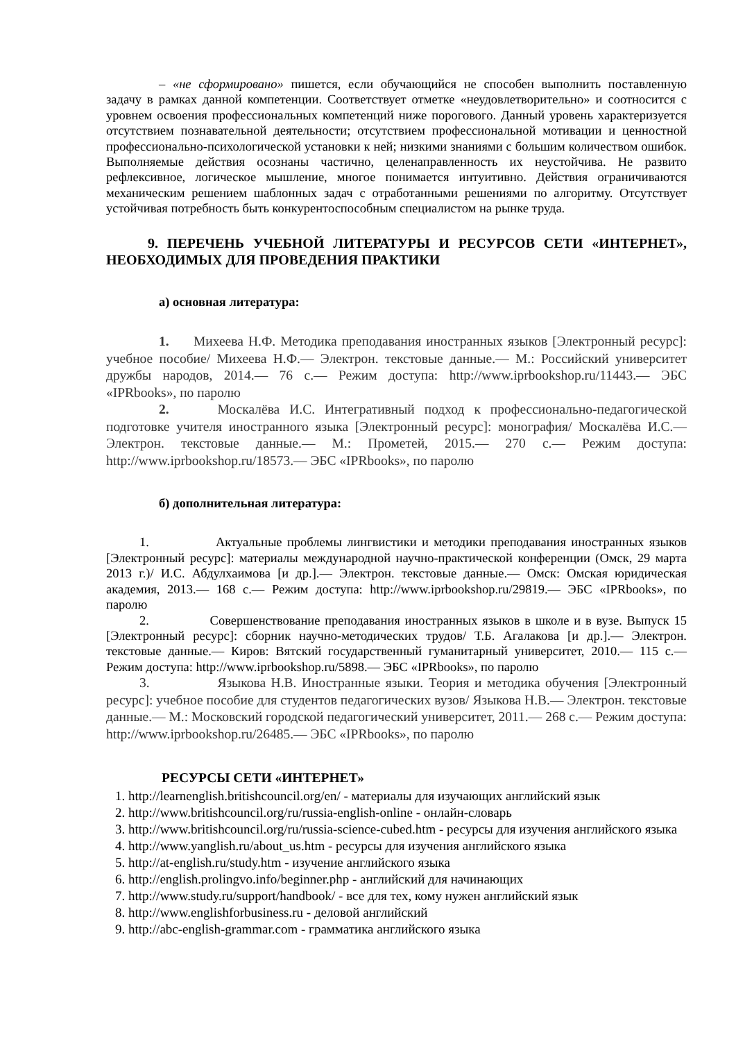– «не сформировано» пишется, если обучающийся не способен выполнить поставленную задачу в рамках данной компетенции. Соответствует отметке «неудовлетворительно» и соотносится с уровнем освоения профессиональных компетенций ниже порогового. Данный уровень характеризуется отсутствием познавательной деятельности; отсутствием профессиональной мотивации и ценностной профессионально-психологической установки к ней; низкими знаниями с большим количеством ошибок. Выполняемые действия осознаны частично, целенаправленность их неустойчива. Не развито рефлексивное, логическое мышление, многое понимается интуитивно. Действия ограничиваются механическим решением шаблонных задач с отработанными решениями по алгоритму. Отсутствует устойчивая потребность быть конкурентоспособным специалистом на рынке труда.
9. ПЕРЕЧЕНЬ УЧЕБНОЙ ЛИТЕРАТУРЫ И РЕСУРСОВ СЕТИ «ИНТЕРНЕТ», НЕОБХОДИМЫХ ДЛЯ ПРОВЕДЕНИЯ ПРАКТИКИ
а) основная литература:
1. Михеева Н.Ф. Методика преподавания иностранных языков [Электронный ресурс]: учебное пособие/ Михеева Н.Ф.— Электрон. текстовые данные.— М.: Российский университет дружбы народов, 2014.— 76 с.— Режим доступа: http://www.iprbookshop.ru/11443.— ЭБС «IPRbooks», по паролю
2. Москалёва И.С. Интегративный подход к профессионально-педагогической подготовке учителя иностранного языка [Электронный ресурс]: монография/ Москалёва И.С.— Электрон. текстовые данные.— М.: Прометей, 2015.— 270 с.— Режим доступа: http://www.iprbookshop.ru/18573.— ЭБС «IPRbooks», по паролю
б) дополнительная литература:
1. Актуальные проблемы лингвистики и методики преподавания иностранных языков [Электронный ресурс]: материалы международной научно-практической конференции (Омск, 29 марта 2013 г.)/ И.С. Абдулхаимова [и др.].— Электрон. текстовые данные.— Омск: Омская юридическая академия, 2013.— 168 с.— Режим доступа: http://www.iprbookshop.ru/29819.— ЭБС «IPRbooks», по паролю
2. Совершенствование преподавания иностранных языков в школе и в вузе. Выпуск 15 [Электронный ресурс]: сборник научно-методических трудов/ Т.Б. Агалакова [и др.].— Электрон. текстовые данные.— Киров: Вятский государственный гуманитарный университет, 2010.— 115 с.— Режим доступа: http://www.iprbookshop.ru/5898.— ЭБС «IPRbooks», по паролю
3. Языкова Н.В. Иностранные языки. Теория и методика обучения [Электронный ресурс]: учебное пособие для студентов педагогических вузов/ Языкова Н.В.— Электрон. текстовые данные.— М.: Московский городской педагогический университет, 2011.— 268 с.— Режим доступа: http://www.iprbookshop.ru/26485.— ЭБС «IPRbooks», по паролю
РЕСУРСЫ СЕТИ «ИНТЕРНЕТ»
1. http://learnenglish.britishcouncil.org/en/ - материалы для изучающих английский язык
2. http://www.britishcouncil.org/ru/russia-english-online - онлайн-словарь
3. http://www.britishcouncil.org/ru/russia-science-cubed.htm - ресурсы для изучения английского языка
4. http://www.yanglish.ru/about_us.htm - ресурсы для изучения английского языка
5. http://at-english.ru/study.htm - изучение английского языка
6. http://english.prolingvo.info/beginner.php - английский для начинающих
7. http://www.study.ru/support/handbook/ - все для тех, кому нужен английский язык
8. http://www.englishforbusiness.ru - деловой английский
9. http://abc-english-grammar.com - грамматика английского языка